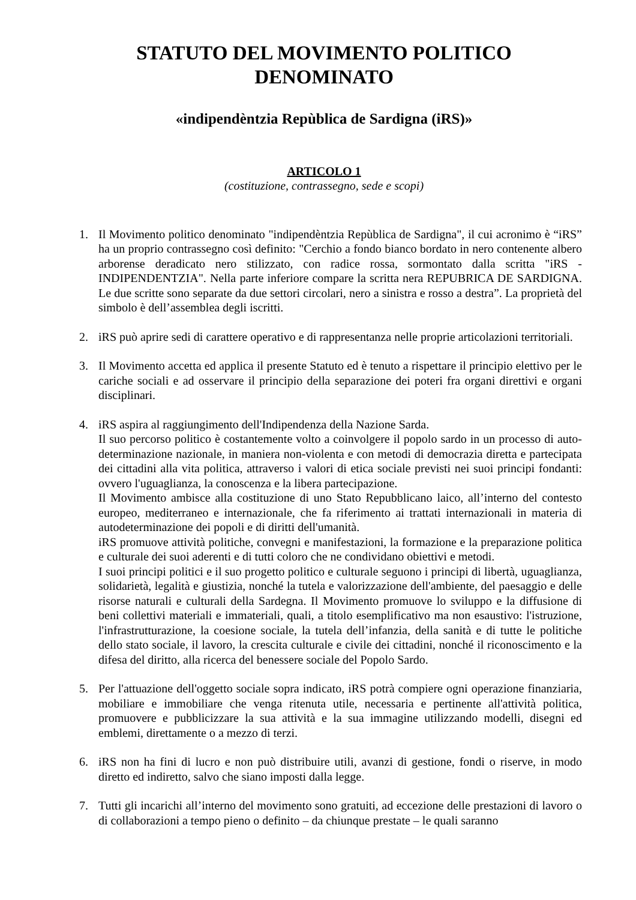STATUTO DEL MOVIMENTO POLITICO DENOMINATO
«indipendèntzia Repùblica de Sardigna (iRS)»
ARTICOLO 1
(costituzione, contrassegno, sede e scopi)
1. Il Movimento politico denominato "indipendèntzia Repùblica de Sardigna", il cui acronimo è “iRS” ha un proprio contrassegno così definito: "Cerchio a fondo bianco bordato in nero contenente albero arborense deradicato nero stilizzato, con radice rossa, sormontato dalla scritta "iRS - INDIPENDENTZIA". Nella parte inferiore compare la scritta nera REPUBRICA DE SARDIGNA. Le due scritte sono separate da due settori circolari, nero a sinistra e rosso a destra”. La proprietà del simbolo è dell’assemblea degli iscritti.
2. iRS può aprire sedi di carattere operativo e di rappresentanza nelle proprie articolazioni territoriali.
3. Il Movimento accetta ed applica il presente Statuto ed è tenuto a rispettare il principio elettivo per le cariche sociali e ad osservare il principio della separazione dei poteri fra organi direttivi e organi disciplinari.
4. iRS aspira al raggiungimento dell'Indipendenza della Nazione Sarda.
Il suo percorso politico è costantemente volto a coinvolgere il popolo sardo in un processo di auto-determinazione nazionale, in maniera non-violenta e con metodi di democrazia diretta e partecipata dei cittadini alla vita politica, attraverso i valori di etica sociale previsti nei suoi principi fondanti: ovvero l'uguaglianza, la conoscenza e la libera partecipazione.
Il Movimento ambisce alla costituzione di uno Stato Repubblicano laico, all’interno del contesto europeo, mediterraneo e internazionale, che fa riferimento ai trattati internazionali in materia di autodeterminazione dei popoli e di diritti dell'umanità.
iRS promuove attività politiche, convegni e manifestazioni, la formazione e la preparazione politica e culturale dei suoi aderenti e di tutti coloro che ne condividano obiettivi e metodi.
I suoi principi politici e il suo progetto politico e culturale seguono i principi di libertà, uguaglianza, solidarietà, legalità e giustizia, nonché la tutela e valorizzazione dell'ambiente, del paesaggio e delle risorse naturali e culturali della Sardegna. Il Movimento promuove lo sviluppo e la diffusione di beni collettivi materiali e immateriali, quali, a titolo esemplificativo ma non esaustivo: l'istruzione, l'infrastrutturazione, la coesione sociale, la tutela dell’infanzia, della sanità e di tutte le politiche dello stato sociale, il lavoro, la crescita culturale e civile dei cittadini, nonché il riconoscimento e la difesa del diritto, alla ricerca del benessere sociale del Popolo Sardo.
5. Per l'attuazione dell'oggetto sociale sopra indicato, iRS potrà compiere ogni operazione finanziaria, mobiliare e immobiliare che venga ritenuta utile, necessaria e pertinente all'attività politica, promuovere e pubblicizzare la sua attività e la sua immagine utilizzando modelli, disegni ed emblemi, direttamente o a mezzo di terzi.
6. iRS non ha fini di lucro e non può distribuire utili, avanzi di gestione, fondi o riserve, in modo diretto ed indiretto, salvo che siano imposti dalla legge.
7. Tutti gli incarichi all’interno del movimento sono gratuiti, ad eccezione delle prestazioni di lavoro o di collaborazioni a tempo pieno o definito – da chiunque prestate – le quali saranno